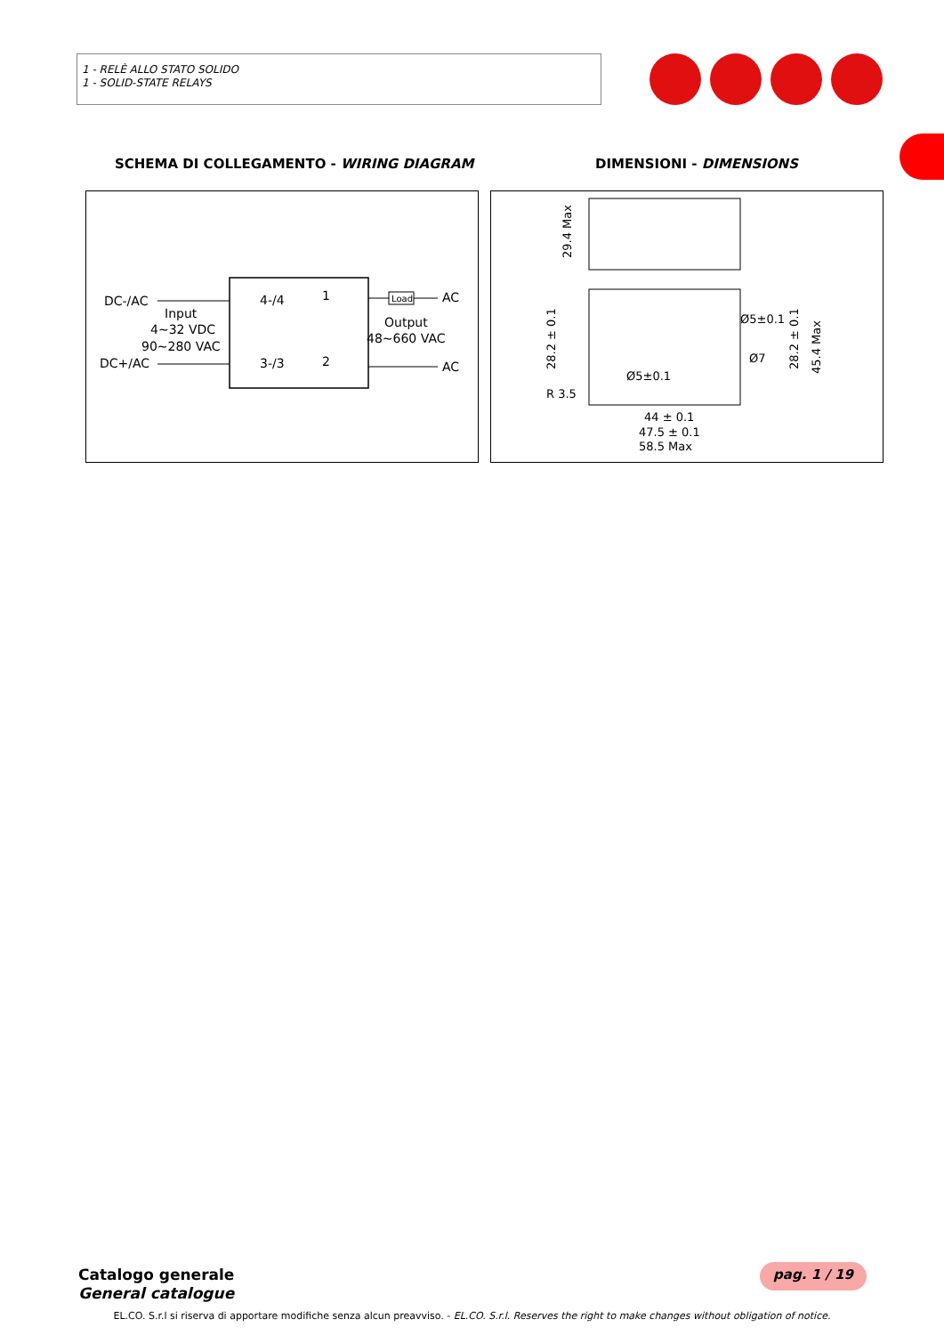1 - RELÈ ALLO STATO SOLIDO
1 - SOLID-STATE RELAYS
SCHEMA DI COLLEGAMENTO - WIRING DIAGRAM DIMENSIONI - DIMENSIONS
Load
DC-/AC
Input
4~32 VDC
90~280 VAC
DC+/AC
4-/4
3-/3
1
2
Output
48~660 VAC
AC
AC
29.4 Max
28.2 ± 0.1
28.2 ± 0.1
45.4 Max
Ø5±0.1
Ø7
Ø5±0.1
R 3.5
44 ± 0.1
47.5 ± 0.1
58.5 Max
Catalogo generale
General catalogue
pag. 1 / 19
EL.CO. S.r.l si riserva di apportare modifiche senza alcun preavviso. - EL.CO. S.r.l. Reserves the right to make changes without obligation of notice.